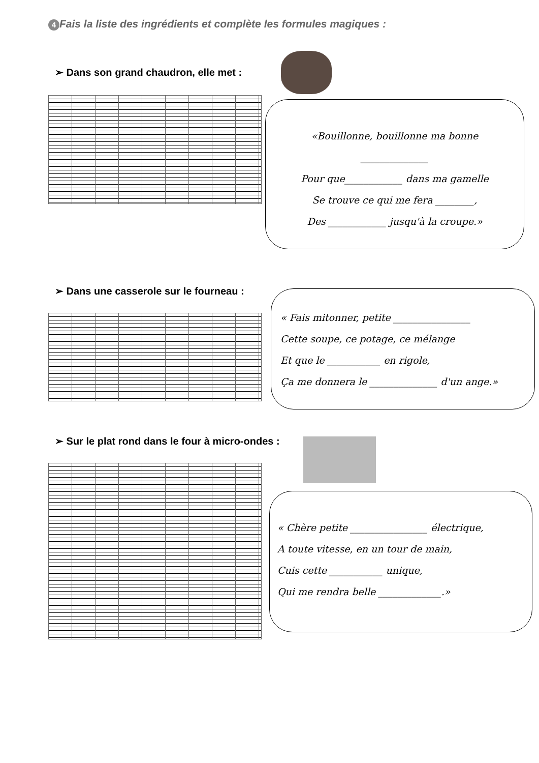4 Fais la liste des ingrédients et complète les formules magiques :
➢ Dans son grand chaudron, elle met :
«Bouillonne, bouillonne ma bonne
______________
Pour que____________ dans ma gamelle
Se trouve ce qui me fera ________,
Des ____________ jusqu'à la croupe.»
➢ Dans une casserole sur le fourneau :
« Fais mitonner, petite ________________
Cette soupe, ce potage, ce mélange
Et que le ___________ en rigole,
Ça me donnera le ______________ d'un ange.»
➢ Sur le plat rond dans le four à micro-ondes :
« Chère petite ________________ électrique,
A toute vitesse, en un tour de main,
Cuis cette ___________ unique,
Qui me rendra belle _____________.»